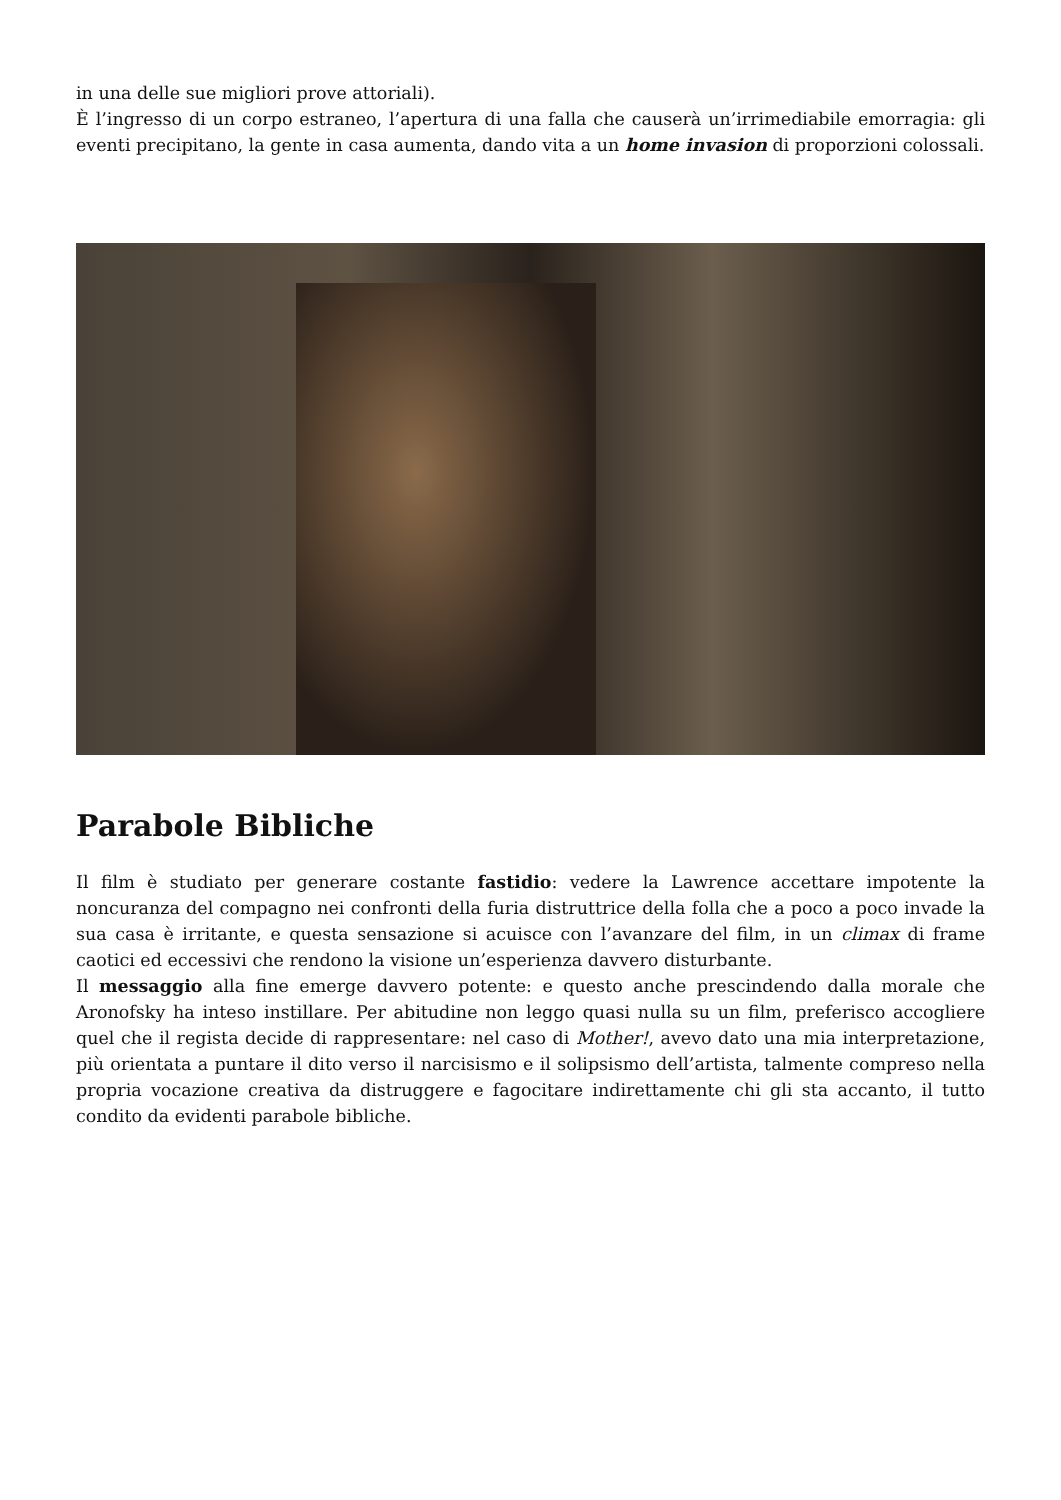in una delle sue migliori prove attoriali).
È l’ingresso di un corpo estraneo, l’apertura di una falla che causerà un’irrimediabile emorragia: gli eventi precipitano, la gente in casa aumenta, dando vita a un home invasion di proporzioni colossali.
Parabole Bibliche
Il film è studiato per generare costante fastidio: vedere la Lawrence accettare impotente la noncuranza del compagno nei confronti della furia distruttrice della folla che a poco a poco invade la sua casa è irritante, e questa sensazione si acuisce con l’avanzare del film, in un climax di frame caotici ed eccessivi che rendono la visione un’esperienza davvero disturbante.
Il messaggio alla fine emerge davvero potente: e questo anche prescindendo dalla morale che Aronofsky ha inteso instillare. Per abitudine non leggo quasi nulla su un film, preferisco accogliere quel che il regista decide di rappresentare: nel caso di Mother!, avevo dato una mia interpretazione, più orientata a puntare il dito verso il narcisismo e il solipsismo dell’artista, talmente compreso nella propria vocazione creativa da distruggere e fagocitare indirettamente chi gli sta accanto, il tutto condito da evidenti parabole bibliche.